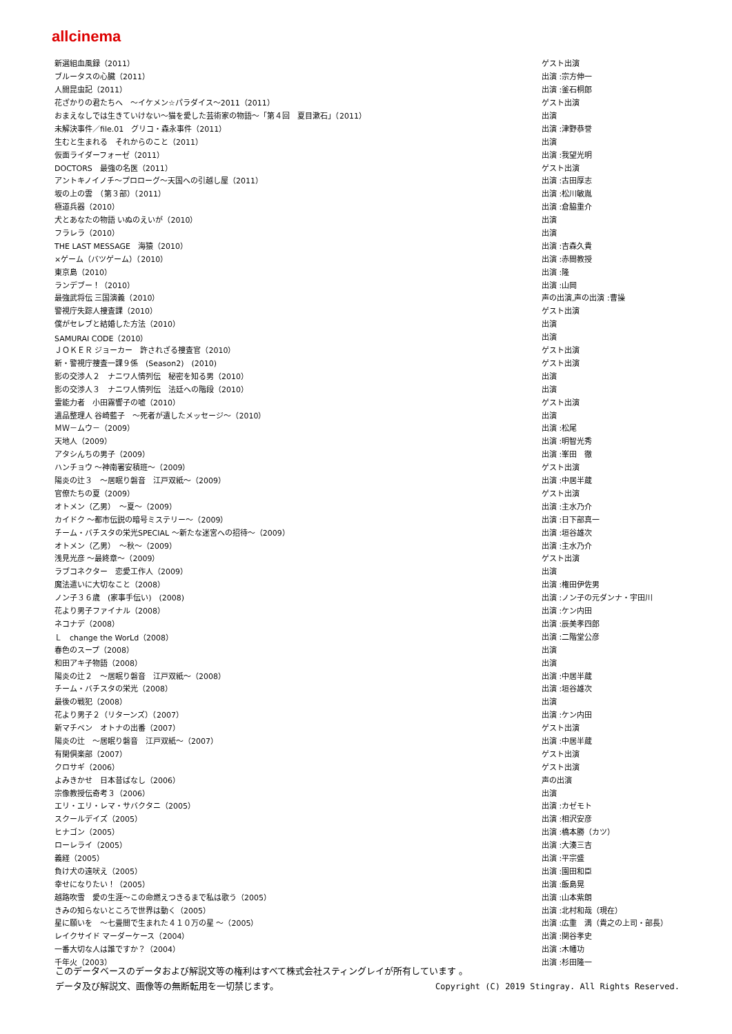allcinema
| 新選組血風録（2011） | ゲスト出演 |
| ブルータスの心臓（2011） | 出演 :宗方伸一 |
| 人間昆虫記（2011） | 出演 :釜石桐郎 |
| 花ざかりの君たちへ ～イケメン☆パラダイス～2011（2011） | ゲスト出演 |
| おまえなしでは生きていけない～猫を愛した芸術家の物語～「第４回 夏目漱石」（2011） | 出演 |
| 未解決事件／file.01 グリコ・森永事件（2011） | 出演 :津野恭誉 |
| 生むと生まれる それからのこと（2011） | 出演 |
| 仮面ライダーフォーゼ（2011） | 出演 :我望光明 |
| DOCTORS 最強の名医（2011） | ゲスト出演 |
| アントキノイノチ～プロローグ～天国への引越し屋（2011） | 出演 :古田厚志 |
| 坂の上の雲 （第３部）（2011） | 出演 :松川敏胤 |
| 極道兵器（2010） | 出演 :倉脇重介 |
| 犬とあなたの物語 いぬのえいが（2010） | 出演 |
| フラレラ（2010） | 出演 |
| THE LAST MESSAGE 海猿（2010） | 出演 :吉森久貴 |
| ×ゲーム（バツゲーム）（2010） | 出演 :赤間教授 |
| 東京島（2010） | 出演 :隆 |
| ランデブー！（2010） | 出演 :山岡 |
| 最強武将伝 三国演義（2010） | 声の出演,声の出演 :曹操 |
| 警視庁失踪人捜査課（2010） | ゲスト出演 |
| 僕がセレブと結婚した方法（2010） | 出演 |
| SAMURAI CODE（2010） | 出演 |
| ＪＯＫＥＲ ジョーカー 許されざる捜査官（2010） | ゲスト出演 |
| 新・警視庁捜査一課９係 (Season2) (2010) | ゲスト出演 |
| 影の交渉人２ ナニワ人情列伝 秘密を知る男（2010） | 出演 |
| 影の交渉人３ ナニワ人情列伝 法廷への階段（2010） | 出演 |
| 霊能力者 小田霧響子の嘘（2010） | ゲスト出演 |
| 遺品整理人 谷崎藍子 ～死者が遺したメッセージ～（2010） | 出演 |
| ＭＷ－ムウ－（2009） | 出演 :松尾 |
| 天地人（2009） | 出演 :明智光秀 |
| アタシんちの男子（2009） | 出演 :峯田 徹 |
| ハンチョウ ～神南署安積班～（2009） | ゲスト出演 |
| 陽炎の辻３ ～居眠り磐音 江戸双紙～（2009） | 出演 :中居半蔵 |
| 官僚たちの夏（2009） | ゲスト出演 |
| オトメン（乙男） ～夏～（2009） | 出演 :主水乃介 |
| カイドク ～都市伝説の暗号ミステリー～（2009） | 出演 :日下部真一 |
| チーム・バチスタの栄光SPECIAL ～新たな迷宮への招待～（2009） | 出演 :垣谷雄次 |
| オトメン（乙男） ～秋～（2009） | 出演 :主水乃介 |
| 浅見光彦 ～最終章～（2009） | ゲスト出演 |
| ラブコネクター 恋愛工作人（2009） | 出演 |
| 魔法遣いに大切なこと（2008） | 出演 :権田伊佐男 |
| ノン子３６歳 (家事手伝い) (2008) | 出演 :ノン子の元ダンナ・宇田川 |
| 花より男子ファイナル（2008） | 出演 :ケン内田 |
| ネコナデ（2008） | 出演 :辰美孝四郎 |
| Ｌ change the WorLd（2008） | 出演 :二階堂公彦 |
| 春色のスープ（2008） | 出演 |
| 和田アキ子物語（2008） | 出演 |
| 陽炎の辻２ ～居眠り磐音 江戸双紙～（2008） | 出演 :中居半蔵 |
| チーム・バチスタの栄光（2008） | 出演 :垣谷雄次 |
| 最後の戦犯（2008） | 出演 |
| 花より男子２（リターンズ）（2007） | 出演 :ケン内田 |
| 新マチベン オトナの出番（2007） | ゲスト出演 |
| 陽炎の辻 ～居眠り磐音 江戸双紙～（2007） | 出演 :中居半蔵 |
| 有閑倶楽部（2007） | ゲスト出演 |
| クロサギ（2006） | ゲスト出演 |
| よみきかせ 日本昔ばなし（2006） | 声の出演 |
| 宗像教授伝奇考３（2006） | 出演 |
| エリ・エリ・レマ・サバクタニ（2005） | 出演 :カゼモト |
| スクールデイズ（2005） | 出演 :相沢安彦 |
| ヒナゴン（2005） | 出演 :橋本勝（カツ） |
| ローレライ（2005） | 出演 :大湊三吉 |
| 義経（2005） | 出演 :平宗盛 |
| 負け犬の遠吠え（2005） | 出演 :園田和臣 |
| 幸せになりたい！（2005） | 出演 :飯島晃 |
| 越路吹雪 愛の生涯～この命燃えつきるまで私は歌う（2005） | 出演 :山本紫朗 |
| きみの知らないところで世界は動く（2005） | 出演 :北村和哉（現在） |
| 星に願いを ～七畳間で生まれた４１０万の星 ～（2005） | 出演 :広重 満（貴之の上司・部長） |
| レイクサイド マーダーケース（2004） | 出演 :関谷孝史 |
| 一番大切な人は誰ですか？（2004） | 出演 :木幡功 |
| 千年火（2003） | 出演 :杉田隆一 |
このデータベースのデータおよび解説文等の権利はすべて株式会社スティングレイが所有しています 。
データ及び解説文、画像等の無断転用を一切禁じます。 Copyright (C) 2019 Stingray. All Rights Reserved.